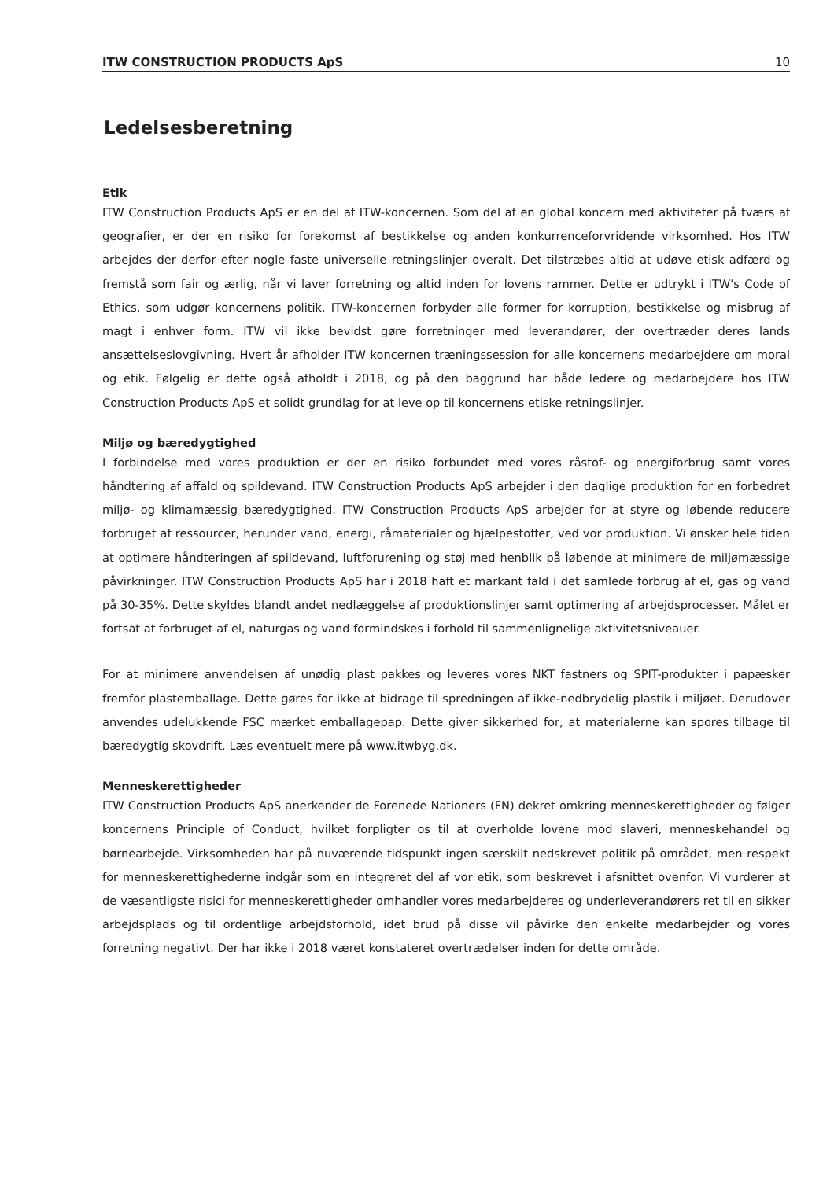ITW CONSTRUCTION PRODUCTS ApS 10
Ledelsesberetning
Etik
ITW Construction Products ApS er en del af ITW-koncernen. Som del af en global koncern med aktiviteter på tværs af geografier, er der en risiko for forekomst af bestikkelse og anden konkurrenceforvridende virksomhed. Hos ITW arbejdes der derfor efter nogle faste universelle retningslinjer overalt. Det tilstræbes altid at udøve etisk adfærd og fremstå som fair og ærlig, når vi laver forretning og altid inden for lovens rammer. Dette er udtrykt i ITW's Code of Ethics, som udgør koncernens politik. ITW-koncernen forbyder alle former for korruption, bestikkelse og misbrug af magt i enhver form. ITW vil ikke bevidst gøre forretninger med leverandører, der overtræder deres lands ansættelseslovgivning. Hvert år afholder ITW koncernen træningssession for alle koncernens medarbejdere om moral og etik. Følgelig er dette også afholdt i 2018, og på den baggrund har både ledere og medarbejdere hos ITW Construction Products ApS et solidt grundlag for at leve op til koncernens etiske retningslinjer.
Miljø og bæredygtighed
I forbindelse med vores produktion er der en risiko forbundet med vores råstof- og energiforbrug samt vores håndtering af affald og spildevand. ITW Construction Products ApS arbejder i den daglige produktion for en forbedret miljø- og klimamæssig bæredygtighed. ITW Construction Products ApS arbejder for at styre og løbende reducere forbruget af ressourcer, herunder vand, energi, råmaterialer og hjælpestoffer, ved vor produktion. Vi ønsker hele tiden at optimere håndteringen af spildevand, luftforurening og støj med henblik på løbende at minimere de miljømæssige påvirkninger. ITW Construction Products ApS har i 2018 haft et markant fald i det samlede forbrug af el, gas og vand på 30-35%. Dette skyldes blandt andet nedlæggelse af produktionslinjer samt optimering af arbejdsprocesser. Målet er fortsat at forbruget af el, naturgas og vand formindskes i forhold til sammenlignelige aktivitetsniveauer.
For at minimere anvendelsen af unødig plast pakkes og leveres vores NKT fastners og SPIT-produkter i papæsker fremfor plastemballage. Dette gøres for ikke at bidrage til spredningen af ikke-nedbrydelig plastik i miljøet. Derudover anvendes udelukkende FSC mærket emballagepap. Dette giver sikkerhed for, at materialerne kan spores tilbage til bæredygtig skovdrift. Læs eventuelt mere på www.itwbyg.dk.
Menneskerettigheder
ITW Construction Products ApS anerkender de Forenede Nationers (FN) dekret omkring menneskerettigheder og følger koncernens Principle of Conduct, hvilket forpligter os til at overholde lovene mod slaveri, menneskehandel og børnearbejde. Virksomheden har på nuværende tidspunkt ingen særskilt nedskrevet politik på området, men respekt for menneskerettighederne indgår som en integreret del af vor etik, som beskrevet i afsnittet ovenfor. Vi vurderer at de væsentligste risici for menneskerettigheder omhandler vores medarbejderes og underleverandørers ret til en sikker arbejdsplads og til ordentlige arbejdsforhold, idet brud på disse vil påvirke den enkelte medarbejder og vores forretning negativt. Der har ikke i 2018 været konstateret overtrædelser inden for dette område.